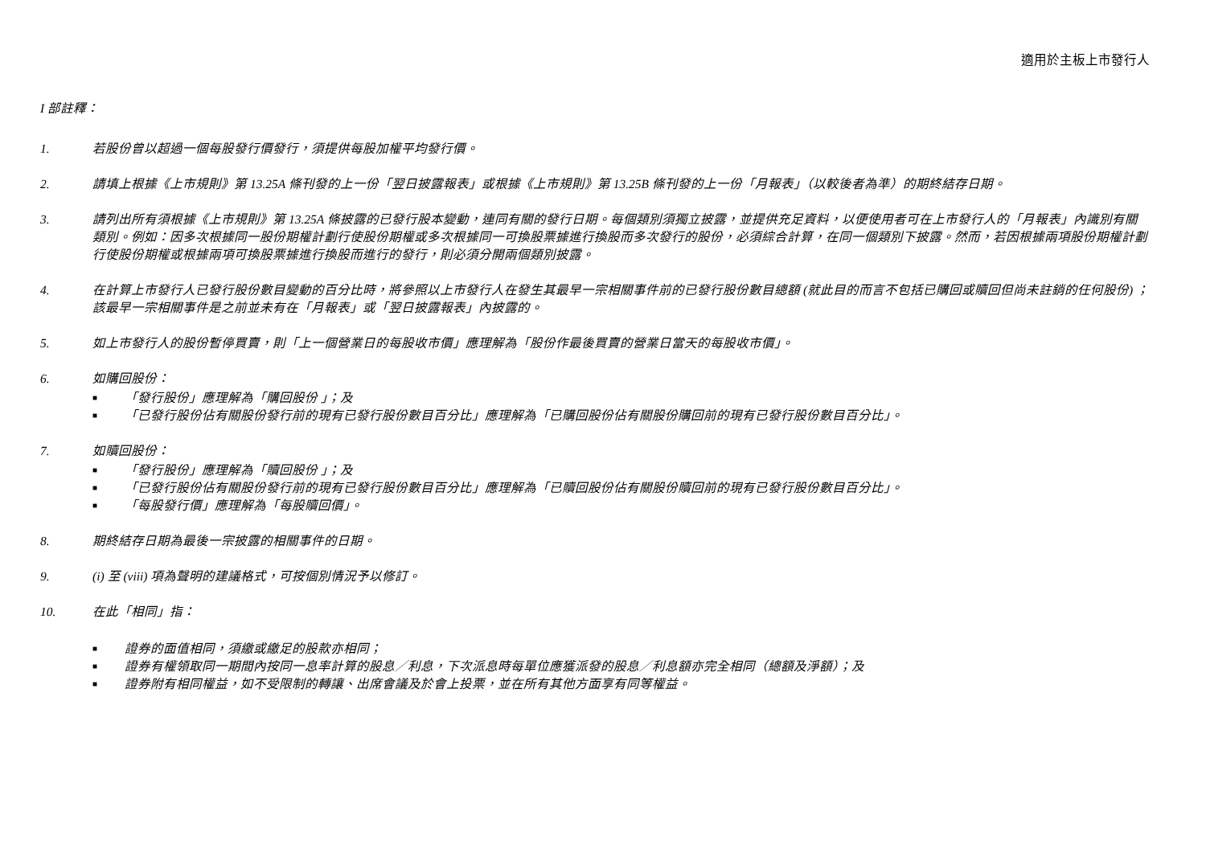適用於主板上市發行人
I 部註釋：
1. 若股份曾以超過一個每股發行價發行，須提供每股加權平均發行價。
2. 請填上根據《上市規則》第 13.25A 條刊發的上一份「翌日披露報表」或根據《上市規則》第 13.25B 條刊發的上一份「月報表」（以較後者為準）的期終結存日期。
3. 請列出所有須根據《上市規則》第 13.25A 條披露的已發行股本變動，連同有關的發行日期。每個類別須獨立披露，並提供充足資料，以便使用者可在上市發行人的「月報表」內識別有關類別。例如：因多次根據同一股份期權計劃行使股份期權或多次根據同一可換股票據進行換股而多次發行的股份，必須綜合計算，在同一個類別下披露。然而，若因根據兩項股份期權計劃行使股份期權或根據兩項可換股票據進行換股而進行的發行，則必須分開兩個類別披露。
4. 在計算上市發行人已發行股份數目變動的百分比時，將參照以上市發行人在發生其最早一宗相關事件前的已發行股份數目總額 (就此目的而言不包括已購回或贖回但尚未註銷的任何股份) ；該最早一宗相關事件是之前並未有在「月報表」或「翌日披露報表」內披露的。
5. 如上市發行人的股份暫停買賣，則「上一個營業日的每股收市價」應理解為「股份作最後買賣的營業日當天的每股收市價」。
6. 如購回股份：
■ 「發行股份」應理解為「購回股份 」；及
■ 「已發行股份佔有關股份發行前的現有已發行股份數目百分比」應理解為「已購回股份佔有關股份購回前的現有已發行股份數目百分比」。
7. 如贖回股份：
■ 「發行股份」應理解為「贖回股份 」；及
■ 「已發行股份佔有關股份發行前的現有已發行股份數目百分比」應理解為「已贖回股份佔有關股份贖回前的現有已發行股份數目百分比」。
■ 「每股發行價」應理解為「每股贖回價」。
8. 期終結存日期為最後一宗披露的相關事件的日期。
9. (i) 至 (viii) 項為聲明的建議格式，可按個別情況予以修訂。
10. 在此「相同」指：
■ 證券的面值相同，須繳或繳足的股款亦相同；
■ 證券有權領取同一期間內按同一息率計算的股息／利息，下次派息時每單位應獲派發的股息／利息額亦完全相同（總額及淨額）；及
■ 證券附有相同權益，如不受限制的轉讓、出席會議及於會上投票，並在所有其他方面享有同等權益。